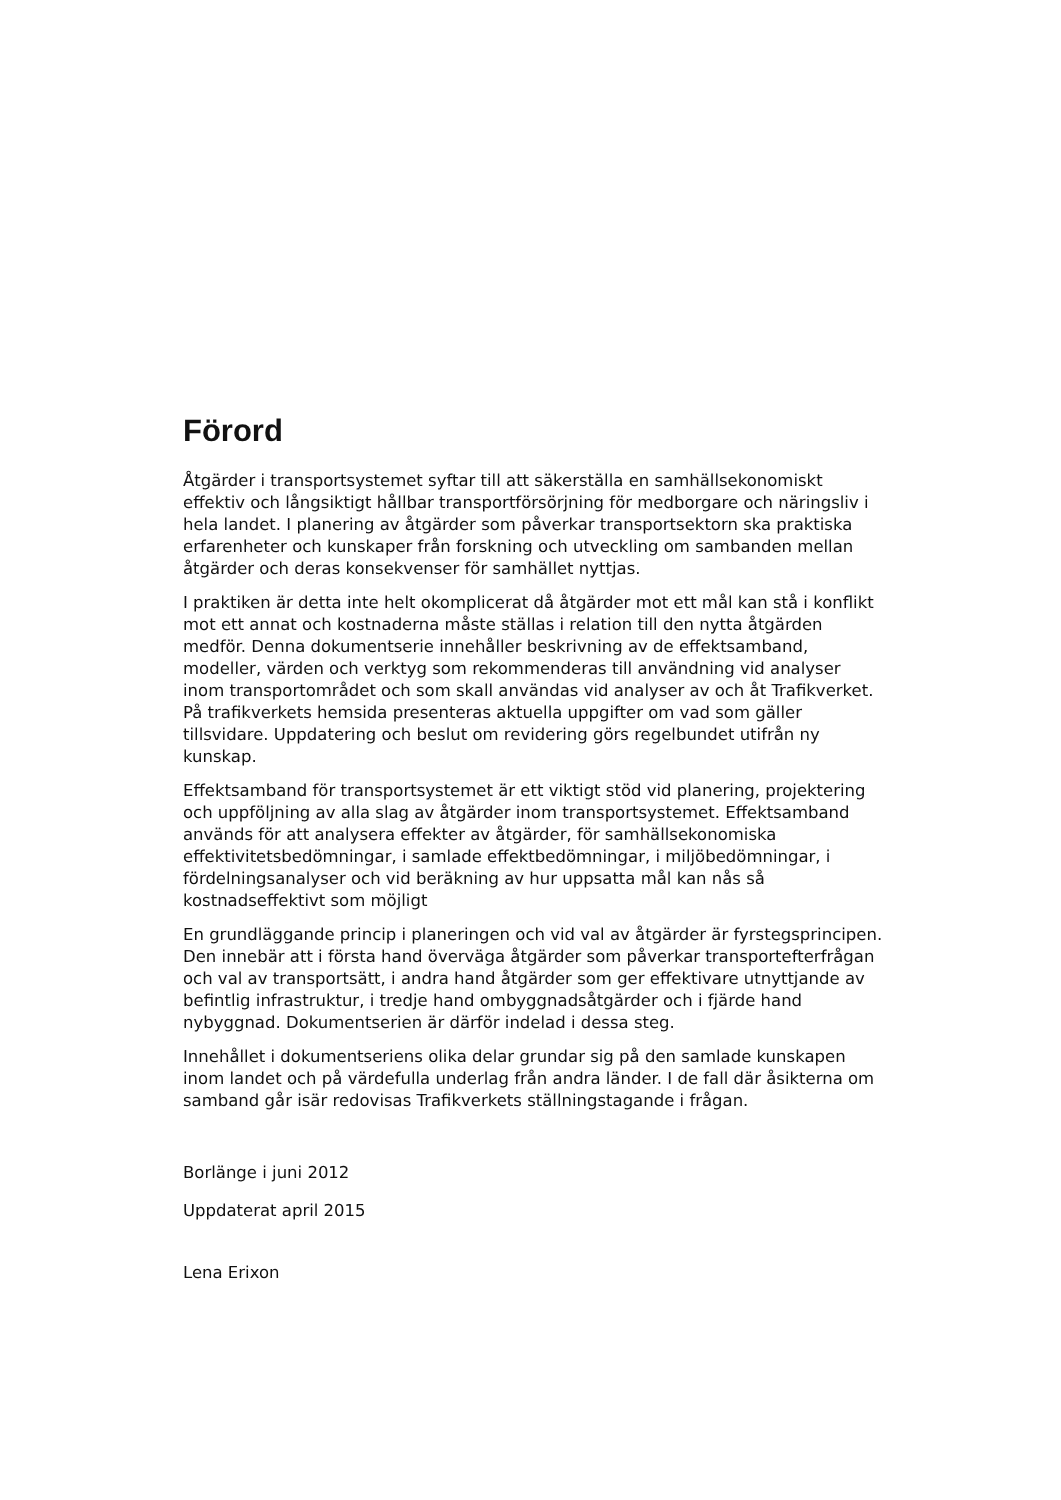Förord
Åtgärder i transportsystemet syftar till att säkerställa en samhällsekonomiskt effektiv och långsiktigt hållbar transportförsörjning för medborgare och näringsliv i hela landet. I planering av åtgärder som påverkar transportsektorn ska praktiska erfarenheter och kunskaper från forskning och utveckling om sambanden mellan åtgärder och deras konsekvenser för samhället nyttjas.
I praktiken är detta inte helt okomplicerat då åtgärder mot ett mål kan stå i konflikt mot ett annat och kostnaderna måste ställas i relation till den nytta åtgärden medför. Denna dokumentserie innehåller beskrivning av de effektsamband, modeller, värden och verktyg som rekommenderas till användning vid analyser inom transportområdet och som skall användas vid analyser av och åt Trafikverket. På trafikverkets hemsida presenteras aktuella uppgifter om vad som gäller tillsvidare. Uppdatering och beslut om revidering görs regelbundet utifrån ny kunskap.
Effektsamband för transportsystemet är ett viktigt stöd vid planering, projektering och uppföljning av alla slag av åtgärder inom transportsystemet. Effektsamband används för att analysera effekter av åtgärder, för samhällsekonomiska effektivitetsbedömningar, i samlade effektbedömningar, i miljöbedömningar, i fördelningsanalyser och vid beräkning av hur uppsatta mål kan nås så kostnadseffektivt som möjligt
En grundläggande princip i planeringen och vid val av åtgärder är fyrstegsprincipen. Den innebär att i första hand överväga åtgärder som påverkar transportefterfrågan och val av transportsätt, i andra hand åtgärder som ger effektivare utnyttjande av befintlig infrastruktur, i tredje hand ombyggnadsåtgärder och i fjärde hand nybyggnad. Dokumentserien är därför indelad i dessa steg.
Innehållet i dokumentseriens olika delar grundar sig på den samlade kunskapen inom landet och på värdefulla underlag från andra länder. I de fall där åsikterna om samband går isär redovisas Trafikverkets ställningstagande i frågan.
Borlänge i juni 2012
Uppdaterat april 2015
Lena Erixon